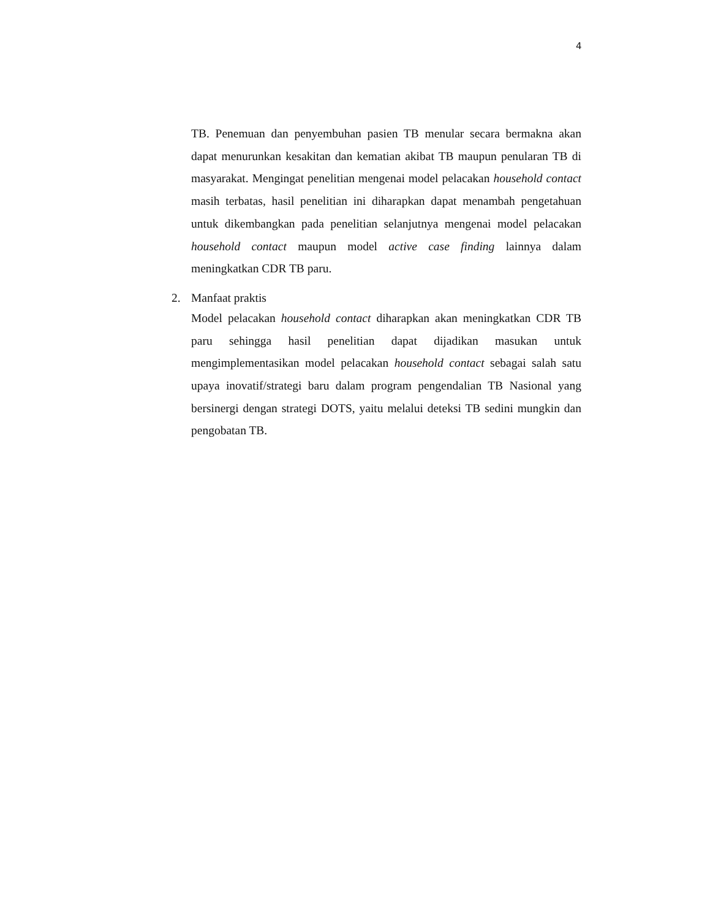4
TB. Penemuan dan penyembuhan pasien TB menular secara bermakna akan dapat menurunkan kesakitan dan kematian akibat TB maupun penularan TB di masyarakat. Mengingat penelitian mengenai model pelacakan household contact masih terbatas, hasil penelitian ini diharapkan dapat menambah pengetahuan untuk dikembangkan pada penelitian selanjutnya mengenai model pelacakan household contact maupun model active case finding lainnya dalam meningkatkan CDR TB paru.
2. Manfaat praktis
Model pelacakan household contact diharapkan akan meningkatkan CDR TB paru sehingga hasil penelitian dapat dijadikan masukan untuk mengimplementasikan model pelacakan household contact sebagai salah satu upaya inovatif/strategi baru dalam program pengendalian TB Nasional yang bersinergi dengan strategi DOTS, yaitu melalui deteksi TB sedini mungkin dan pengobatan TB.